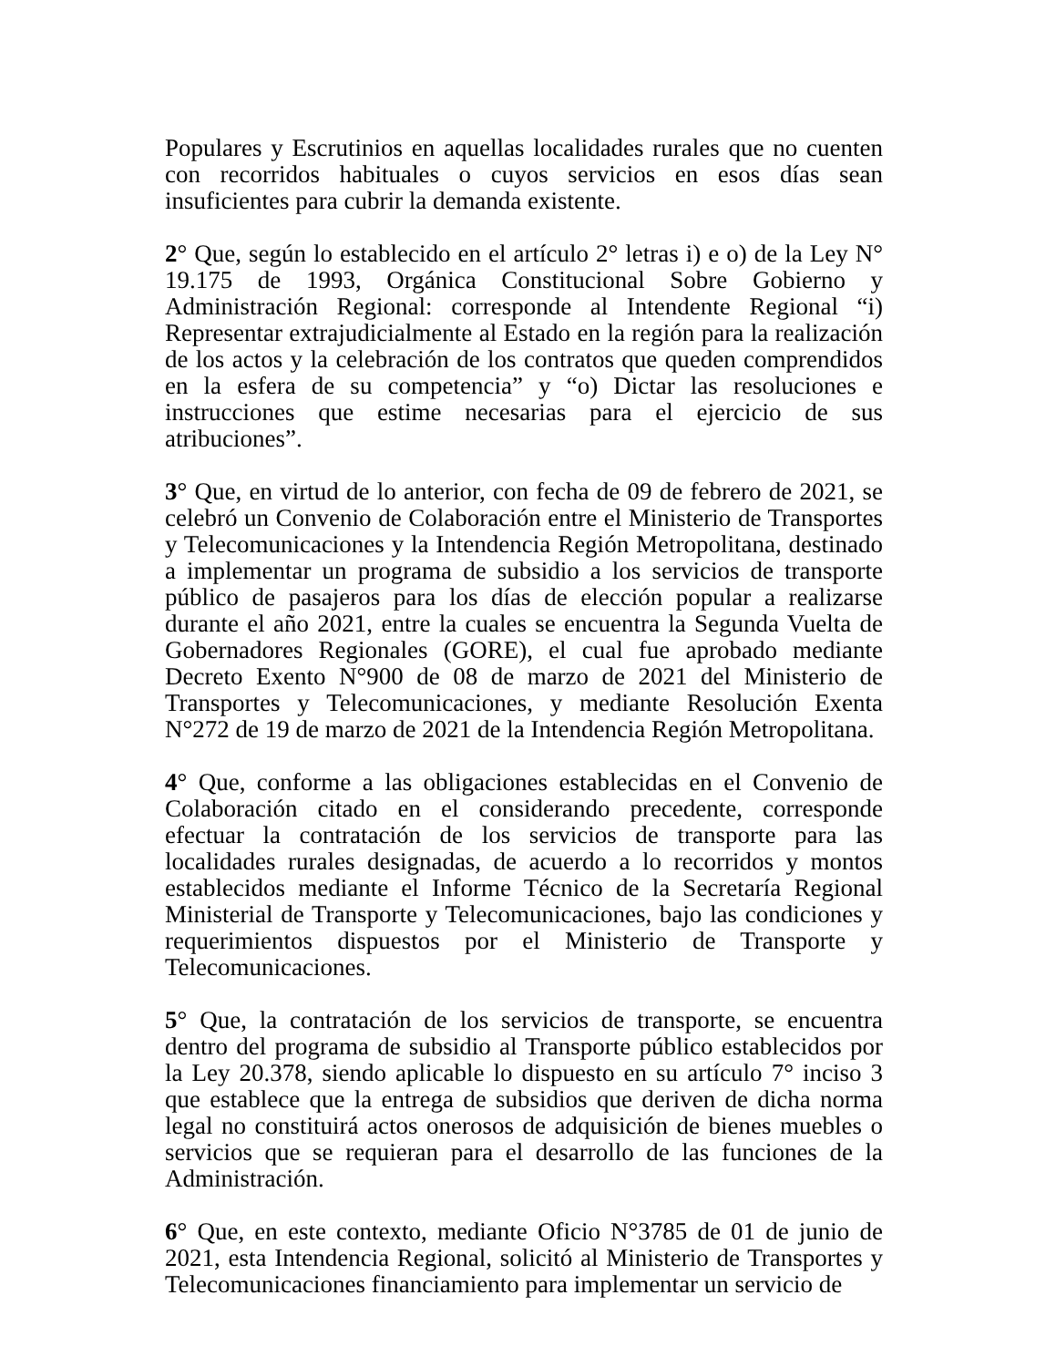Populares y Escrutinios en aquellas localidades rurales que no cuenten con recorridos habituales o cuyos servicios en esos días sean insuficientes para cubrir la demanda existente.
2° Que, según lo establecido en el artículo 2° letras i) e o) de la Ley N° 19.175 de 1993, Orgánica Constitucional Sobre Gobierno y Administración Regional: corresponde al Intendente Regional “i) Representar extrajudicialmente al Estado en la región para la realización de los actos y la celebración de los contratos que queden comprendidos en la esfera de su competencia” y “o) Dictar las resoluciones e instrucciones que estime necesarias para el ejercicio de sus atribuciones”.
3° Que, en virtud de lo anterior, con fecha de 09 de febrero de 2021, se celebró un Convenio de Colaboración entre el Ministerio de Transportes y Telecomunicaciones y la Intendencia Región Metropolitana, destinado a implementar un programa de subsidio a los servicios de transporte público de pasajeros para los días de elección popular a realizarse durante el año 2021, entre la cuales se encuentra la Segunda Vuelta de Gobernadores Regionales (GORE), el cual fue aprobado mediante Decreto Exento N°900 de 08 de marzo de 2021 del Ministerio de Transportes y Telecomunicaciones, y mediante Resolución Exenta N°272 de 19 de marzo de 2021 de la Intendencia Región Metropolitana.
4° Que, conforme a las obligaciones establecidas en el Convenio de Colaboración citado en el considerando precedente, corresponde efectuar la contratación de los servicios de transporte para las localidades rurales designadas, de acuerdo a lo recorridos y montos establecidos mediante el Informe Técnico de la Secretaría Regional Ministerial de Transporte y Telecomunicaciones, bajo las condiciones y requerimientos dispuestos por el Ministerio de Transporte y Telecomunicaciones.
5° Que, la contratación de los servicios de transporte, se encuentra dentro del programa de subsidio al Transporte público establecidos por la Ley 20.378, siendo aplicable lo dispuesto en su artículo 7° inciso 3 que establece que la entrega de subsidios que deriven de dicha norma legal no constituirá actos onerosos de adquisición de bienes muebles o servicios que se requieran para el desarrollo de las funciones de la Administración.
6° Que, en este contexto, mediante Oficio N°3785 de 01 de junio de 2021, esta Intendencia Regional, solicitó al Ministerio de Transportes y Telecomunicaciones financiamiento para implementar un servicio de